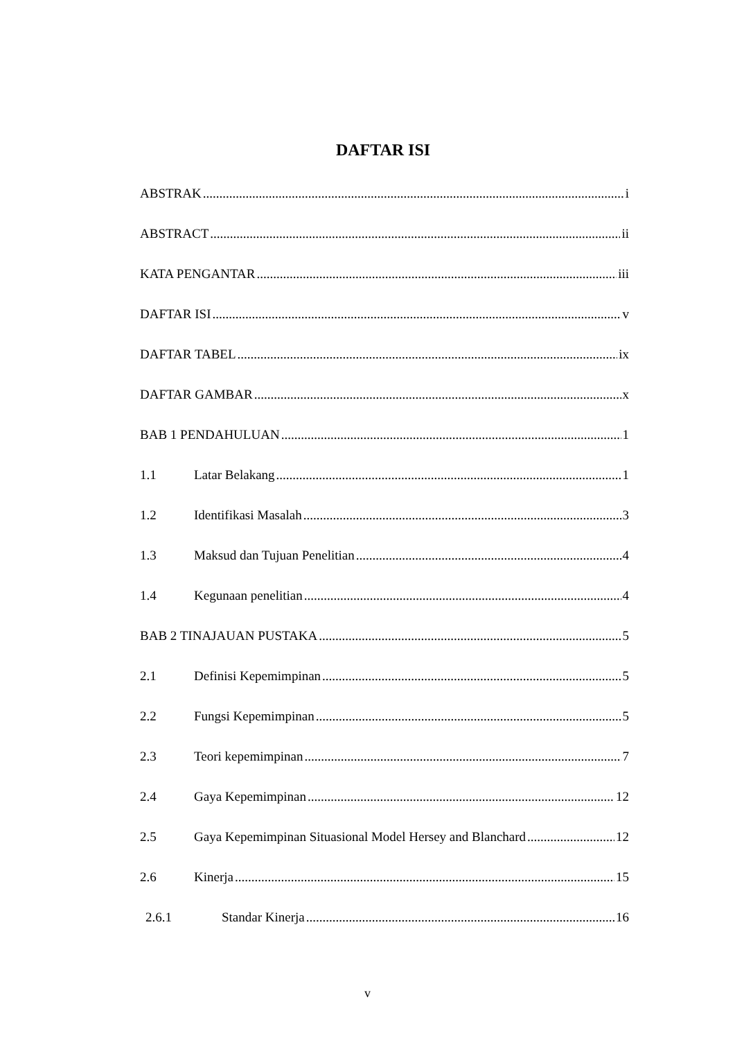DAFTAR ISI
ABSTRAK i
ABSTRACT ii
KATA PENGANTAR iii
DAFTAR ISI v
DAFTAR TABEL ix
DAFTAR GAMBAR x
BAB 1 PENDAHULUAN 1
1.1 Latar Belakang 1
1.2 Identifikasi Masalah 3
1.3 Maksud dan Tujuan Penelitian 4
1.4 Kegunaan penelitian 4
BAB 2 TINAJAUAN PUSTAKA 5
2.1 Definisi Kepemimpinan 5
2.2 Fungsi Kepemimpinan 5
2.3 Teori kepemimpinan 7
2.4 Gaya Kepemimpinan 12
2.5 Gaya Kepemimpinan Situasional Model Hersey and Blanchard 12
2.6 Kinerja 15
2.6.1 Standar Kinerja 16
v